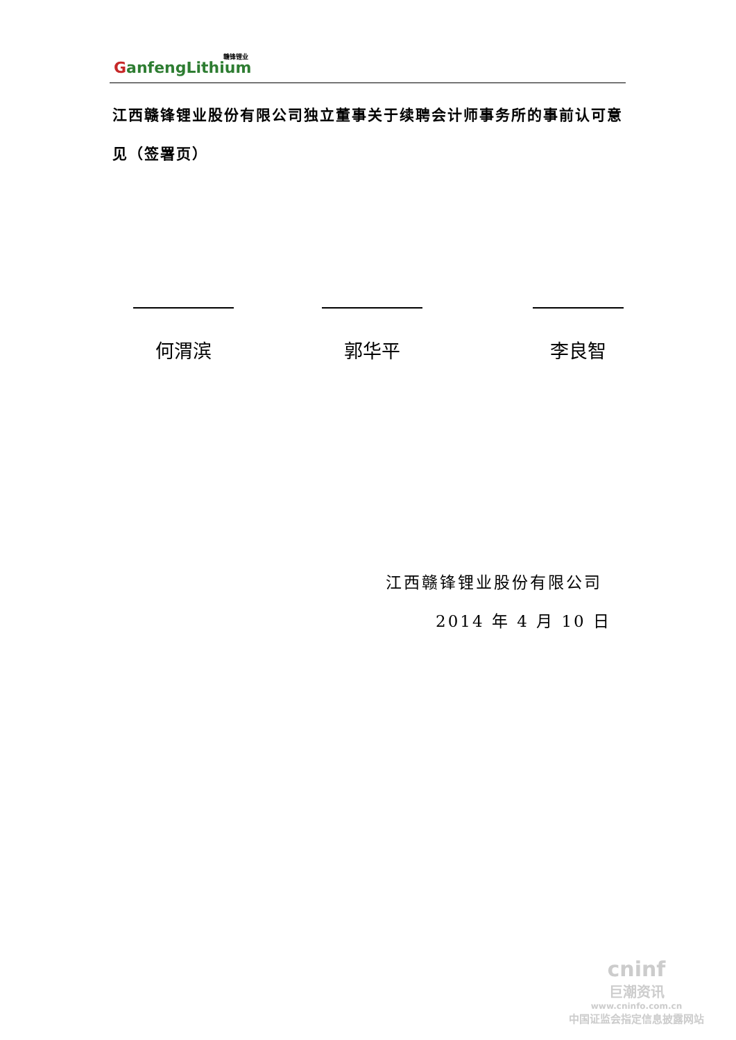赣锋锂业
GanfengLithium
江西赣锋锂业股份有限公司独立董事关于续聘会计师事务所的事前认可意见（签署页）
何渭滨 郭华平 李良智
江西赣锋锂业股份有限公司
2014 年 4 月 10 日
cninf
巨潮资讯
www.cninfo.com.cn
中国证监会指定信息披露网站